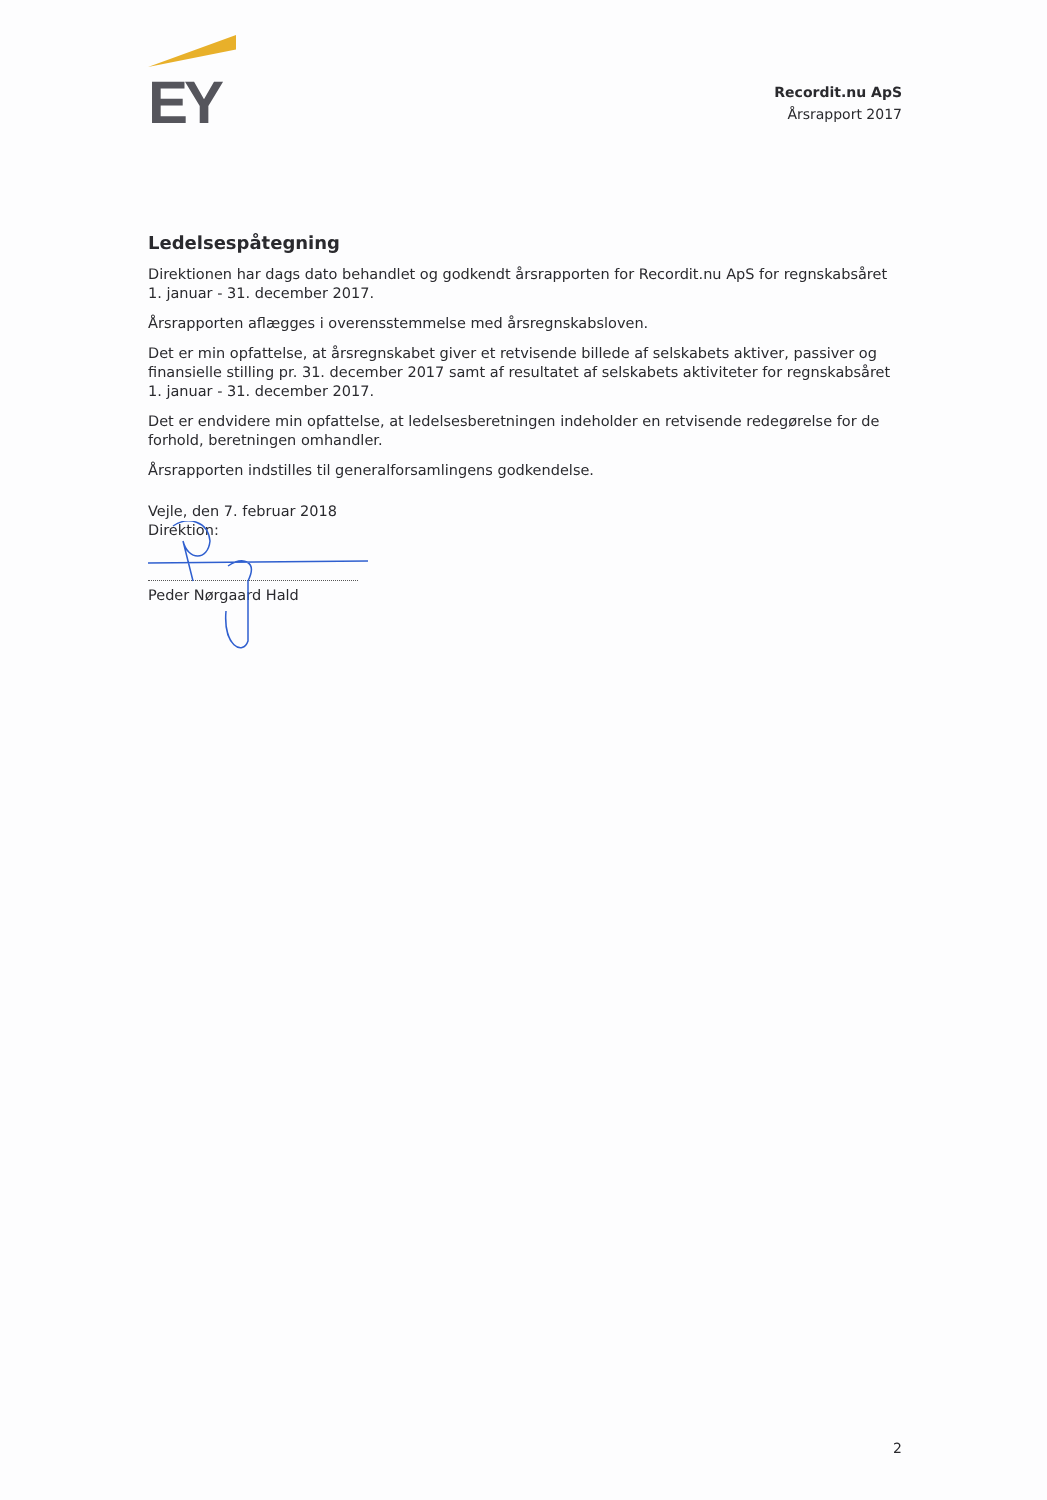EY
Recordit.nu ApS
Årsrapport 2017
Ledelsespåtegning
Direktionen har dags dato behandlet og godkendt årsrapporten for Recordit.nu ApS for regnskabsåret 1. januar - 31. december 2017.
Årsrapporten aflægges i overensstemmelse med årsregnskabsloven.
Det er min opfattelse, at årsregnskabet giver et retvisende billede af selskabets aktiver, passiver og finansielle stilling pr. 31. december 2017 samt af resultatet af selskabets aktiviteter for regnskabsåret 1. januar - 31. december 2017.
Det er endvidere min opfattelse, at ledelsesberetningen indeholder en retvisende redegørelse for de forhold, beretningen omhandler.
Årsrapporten indstilles til generalforsamlingens godkendelse.
Vejle, den 7. februar 2018
Direktion:
Peder Nørgaard Hald
2